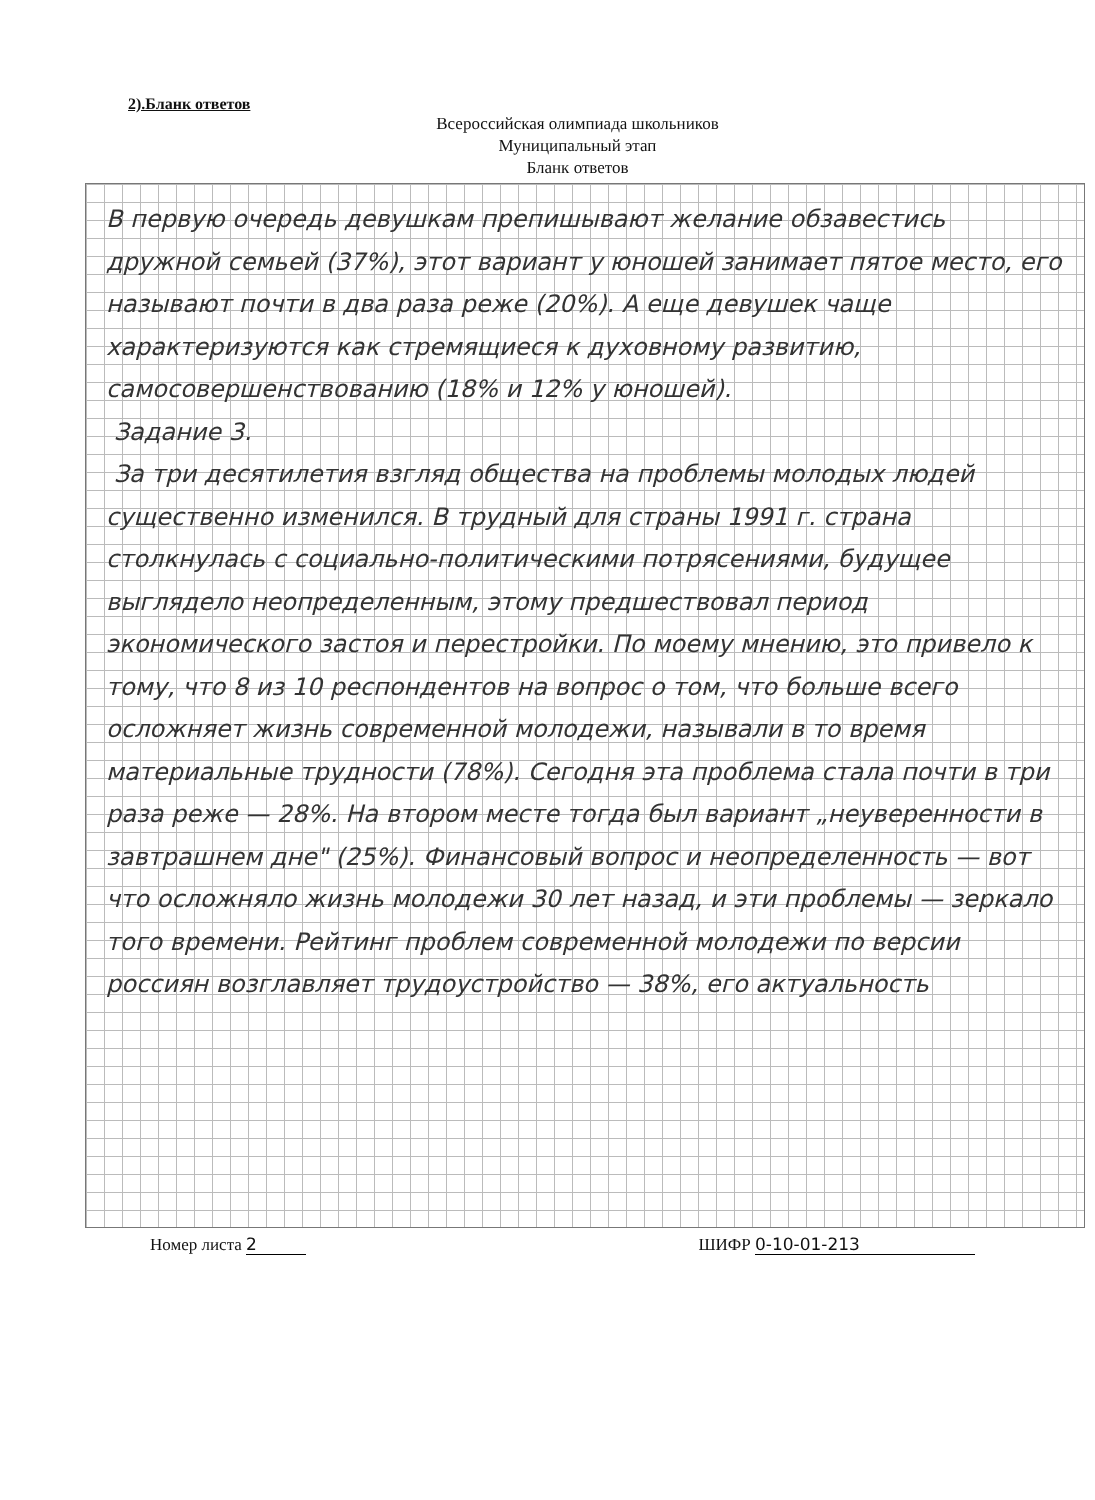2).Бланк ответов
Всероссийская олимпиада школьников
Муниципальный этап
Бланк ответов
В первую очередь девушкам препишывают желание обзавестись дружной семьей (37%), этот вариант у юношей занимает пятое место, его называют почти в два раза реже (20%). А еще девушек чаще характеризуются как стремящиеся к духовному развитию, самосовершенствованию (18% и 12% у юношей).
Задание 3.
За три десятилетия взгляд общества на проблемы молодых людей существенно изменился. В трудный для страны 1991 г. страна столкнулась с социально-политическими потрясениями, будущее выглядело неопределенным, этому предшествовал период экономического застоя и перестройки. По моему мнению, это привело к тому, что 8 из 10 респондентов на вопрос о том, что больше всего осложняет жизнь современной молодежи, называли в то время материальные трудности (78%). Сегодня эта проблема стала почти в три раза реже — 28%. На втором месте тогда был вариант „неуверенности в завтрашнем дне" (25%). Финансовый вопрос и неопределенность — вот что осложняло жизнь молодежи 30 лет назад, и эти проблемы — зеркало того времени. Рейтинг проблем современной молодежи по версии россиян возглавляет трудоустройство — 38%, его актуальность
Номер листа 2 ШИФР 0-10-01-213